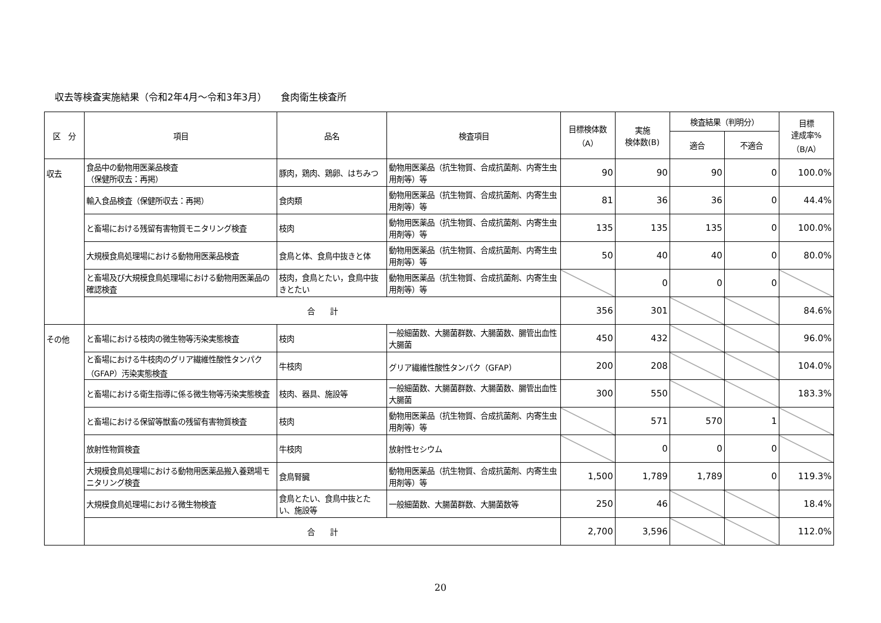収去等検査実施結果（令和2年4月～令和3年3月）　　食肉衛生検査所
| 区 分 | 項目 | 品名 | 検査項目 | 目標検体数 （A） | 実施 検体数(B) | 検査結果（判明分） | | 目標 達成率% （B/A） |
| --- | --- | --- | --- | --- | --- | --- | --- | --- |
| | | | | | | 適合 | 不適合 | |
| 収去 | 食品中の動物用医薬品検査 （保健所収去：再掲） | 豚肉，鶏肉、鶏卵、はちみつ | 動物用医薬品（抗生物質、合成抗菌剤、内寄生虫用剤等）等 | 90 | 90 | 90 | 0 | 100.0% |
| | 輸入食品検査（保健所収去：再掲） | 食肉類 | 動物用医薬品（抗生物質、合成抗菌剤、内寄生虫用剤等）等 | 81 | 36 | 36 | 0 | 44.4% |
| | と畜場における残留有害物質モニタリング検査 | 枝肉 | 動物用医薬品（抗生物質、合成抗菌剤、内寄生虫用剤等）等 | 135 | 135 | 135 | 0 | 100.0% |
| | 大規模食鳥処理場における動物用医薬品検査 | 食鳥と体、食鳥中抜きと体 | 動物用医薬品（抗生物質、合成抗菌剤、内寄生虫用剤等）等 | 50 | 40 | 40 | 0 | 80.0% |
| | と畜場及び大規模食鳥処理場における動物用医薬品の確認検査 | 枝肉，食鳥とたい，食鳥中抜きとたい | 動物用医薬品（抗生物質、合成抗菌剤、内寄生虫用剤等）等 | | 0 | 0 | 0 | |
| | 合 計 | | | 356 | 301 | | | 84.6% |
| その他 | と畜場における枝肉の微生物等汚染実態検査 | 枝肉 | 一般細菌数、大腸菌群数、大腸菌数、腸管出血性大腸菌 | 450 | 432 | | | 96.0% |
| | と畜場における牛枝肉のグリア繊維性酸性タンパク（GFAP）汚染実態検査 | 牛枝肉 | グリア繊維性酸性タンパク（GFAP） | 200 | 208 | | | 104.0% |
| | と畜場における衛生指導に係る微生物等汚染実態検査 | 枝肉、器具、施設等 | 一般細菌数、大腸菌群数、大腸菌数、腸管出血性大腸菌 | 300 | 550 | | | 183.3% |
| | と畜場における保留等獣畜の残留有害物質検査 | 枝肉 | 動物用医薬品（抗生物質、合成抗菌剤、内寄生虫用剤等）等 | | 571 | 570 | 1 | |
| | 放射性物質検査 | 牛枝肉 | 放射性セシウム | | 0 | 0 | 0 | |
| | 大規模食鳥処理場における動物用医薬品搬入養鶏場モニタリング検査 | 食鳥腎臓 | 動物用医薬品（抗生物質、合成抗菌剤、内寄生虫用剤等）等 | 1,500 | 1,789 | 1,789 | 0 | 119.3% |
| | 大規模食鳥処理場における微生物検査 | 食鳥とたい、食鳥中抜とたい、施設等 | 一般細菌数、大腸菌群数、大腸菌数等 | 250 | 46 | | | 18.4% |
| | 合 計 | | | 2,700 | 3,596 | | | 112.0% |
20